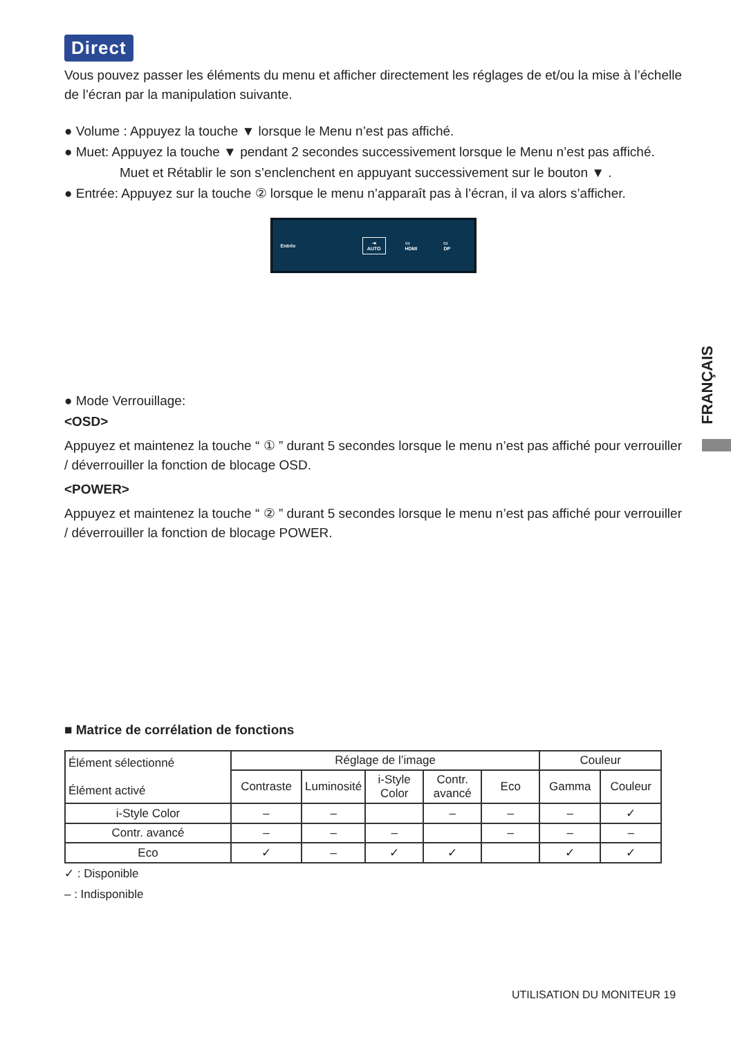Direct
Vous pouvez passer les éléments du menu et afficher directement les réglages de et/ou la mise à l’échelle de l’écran par la manipulation suivante.
● Volume : Appuyez la touche ▼ lorsque le Menu n’est pas affiché.
● Muet: Appuyez la touche ▼ pendant 2 secondes successivement lorsque le Menu n’est pas affiché.
Muet et Rétablir le son s’enclenchent en appuyant successivement sur le bouton ▼ .
● Entrée: Appuyez sur la touche ② lorsque le menu n’apparaît pas à l’écran, il va alors s’afficher.
Entrée ⇥
AUTO ▭
HDMI ▭
DP
● Mode Verrouillage:
<OSD>
Appuyez et maintenez la touche “ ① ” durant 5 secondes lorsque le menu n’est pas affiché pour verrouiller / déverrouiller la fonction de blocage OSD.
<POWER>
Appuyez et maintenez la touche “ ② ” durant 5 secondes lorsque le menu n’est pas affiché pour verrouiller / déverrouiller la fonction de blocage POWER.
■ Matrice de corrélation de fonctions
| Élément sélectionné Élément activé | Réglage de l’image | | | | | Couleur | |
| --- | --- | --- | --- | --- | --- | --- | --- |
| | Contraste | Luminosité | i-Style Color | Contr. avancé | Eco | Gamma | Couleur |
| i-Style Color | – | – | | – | – | – | ✓ |
| Contr. avancé | – | – | – | | – | – | – |
| Eco | ✓ | – | ✓ | ✓ | | ✓ | ✓ |
✓ : Disponible
– : Indisponible
FRANÇAIS
UTILISATION DU MONITEUR 19